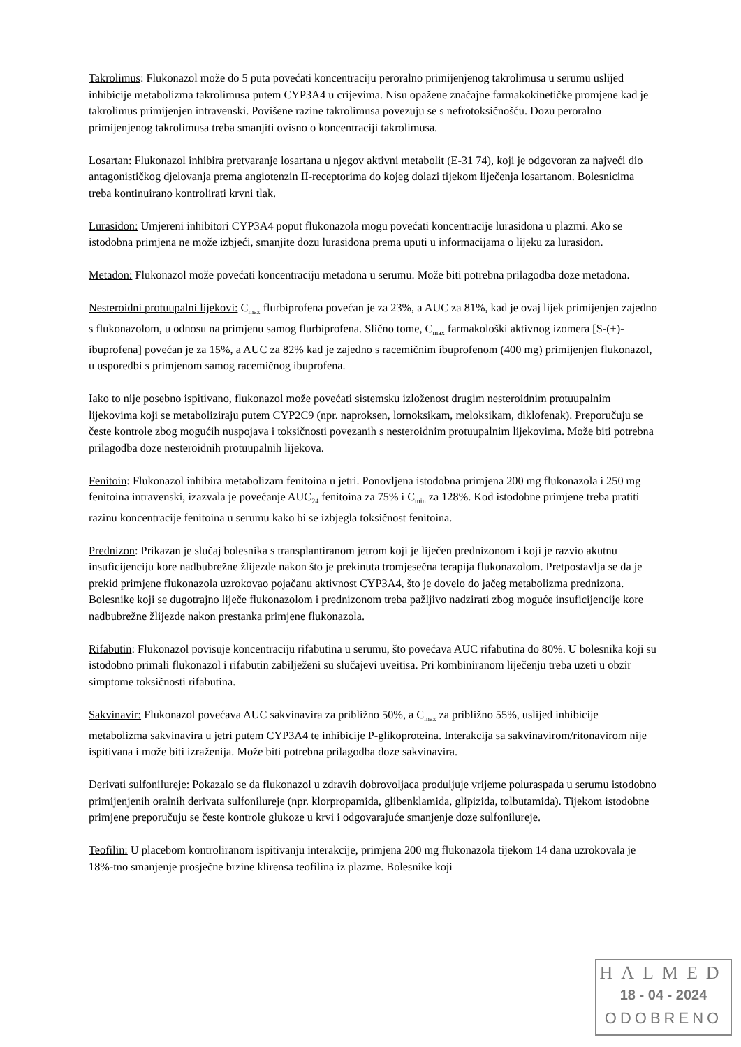Takrolimus: Flukonazol može do 5 puta povećati koncentraciju peroralno primijenjenog takrolimusa u serumu uslijed inhibicije metabolizma takrolimusa putem CYP3A4 u crijevima. Nisu opažene značajne farmakokinetičke promjene kad je takrolimus primijenjen intravenski. Povišene razine takrolimusa povezuju se s nefrotoksičnošću. Dozu peroralno primijenjenog takrolimusa treba smanjiti ovisno o koncentraciji takrolimusa.
Losartan: Flukonazol inhibira pretvaranje losartana u njegov aktivni metabolit (E-31 74), koji je odgovoran za najveći dio antagonističkog djelovanja prema angiotenzin II-receptorima do kojeg dolazi tijekom liječenja losartanom. Bolesnicima treba kontinuirano kontrolirati krvni tlak.
Lurasidon: Umjereni inhibitori CYP3A4 poput flukonazola mogu povećati koncentracije lurasidona u plazmi. Ako se istodobna primjena ne može izbjeći, smanjite dozu lurasidona prema uputi u informacijama o lijeku za lurasidon.
Metadon: Flukonazol može povećati koncentraciju metadona u serumu. Može biti potrebna prilagodba doze metadona.
Nesteroidni protuupalni lijekovi: C<sub>max</sub> flurbiprofena povećan je za 23%, a AUC za 81%, kad je ovaj lijek primijenjen zajedno s flukonazolom, u odnosu na primjenu samog flurbiprofena. Slično tome, C<sub>max</sub> farmakološki aktivnog izomera [S-(+)-ibuprofena] povećan je za 15%, a AUC za 82% kad je zajedno s racemičnim ibuprofenom (400 mg) primijenjen flukonazol, u usporedbi s primjenom samog racemičnog ibuprofena.
Iako to nije posebno ispitivano, flukonazol može povećati sistemsku izloženost drugim nesteroidnim protuupalnim lijekovima koji se metaboliziraju putem CYP2C9 (npr. naproksen, lornoksikam, meloksikam, diklofenak). Preporučuju se česte kontrole zbog mogućih nuspojava i toksičnosti povezanih s nesteroidnim protuupalnim lijekovima. Može biti potrebna prilagodba doze nesteroidnih protuupalnih lijekova.
Fenitoin: Flukonazol inhibira metabolizam fenitoina u jetri. Ponovljena istodobna primjena 200 mg flukonazola i 250 mg fenitoina intravenski, izazvala je povećanje AUC<sub>24</sub> fenitoina za 75% i C<sub>min</sub> za 128%. Kod istodobne primjene treba pratiti razinu koncentracije fenitoina u serumu kako bi se izbjegla toksičnost fenitoina.
Prednizon: Prikazan je slučaj bolesnika s transplantiranom jetrom koji je liječen prednizonom i koji je razvio akutnu insuficijenciju kore nadbubrežne žlijezde nakon što je prekinuta tromjesečna terapija flukonazolom. Pretpostavlja se da je prekid primjene flukonazola uzrokovao pojačanu aktivnost CYP3A4, što je dovelo do jačeg metabolizma prednizona. Bolesnike koji se dugotrajno liječe flukonazolom i prednizonom treba pažljivo nadzirati zbog moguće insuficijencije kore nadbubrežne žlijezde nakon prestanka primjene flukonazola.
Rifabutin: Flukonazol povisuje koncentraciju rifabutina u serumu, što povećava AUC rifabutina do 80%. U bolesnika koji su istodobno primali flukonazol i rifabutin zabilježeni su slučajevi uveitisa. Pri kombiniranom liječenju treba uzeti u obzir simptome toksičnosti rifabutina.
Sakvinavir: Flukonazol povećava AUC sakvinavira za približno 50%, a C<sub>max</sub> za približno 55%, uslijed inhibicije metabolizma sakvinavira u jetri putem CYP3A4 te inhibicije P-glikoproteina. Interakcija sa sakvinavirom/ritonavirom nije ispitivana i može biti izraženija. Može biti potrebna prilagodba doze sakvinavira.
Derivati sulfonilureje: Pokazalo se da flukonazol u zdravih dobrovoljaca produljuje vrijeme poluraspada u serumu istodobno primijenjenih oralnih derivata sulfonilureje (npr. klorpropamida, glibenklamida, glipizida, tolbutamida). Tijekom istodobne primjene preporučuju se česte kontrole glukoze u krvi i odgovarajuće smanjenje doze sulfonilureje.
Teofilin: U placebom kontroliranom ispitivanju interakcije, primjena 200 mg flukonazola tijekom 14 dana uzrokovala je 18%-tno smanjenje prosječne brzine klirensa teofilina iz plazme. Bolesnike koji
HALMED
18 - 04 - 2024
ODOBRENO